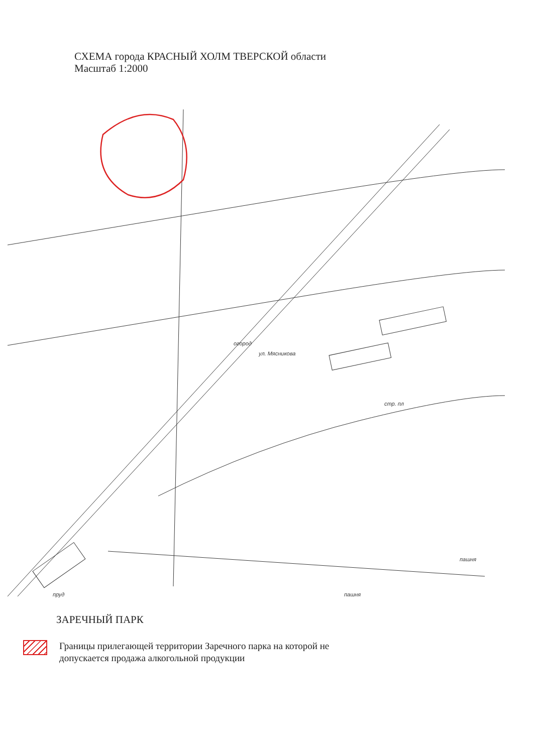СХЕМА города КРАСНЫЙ ХОЛМ ТВЕРСКОЙ области
Масштаб 1:2000
огород
стр. пл
пашня
пашня
ул. Мясникова
пруд
ЗАРЕЧНЫЙ ПАРК
Границы прилегающей территории Заречного парка на которой не
допускается продажа алкогольной продукции